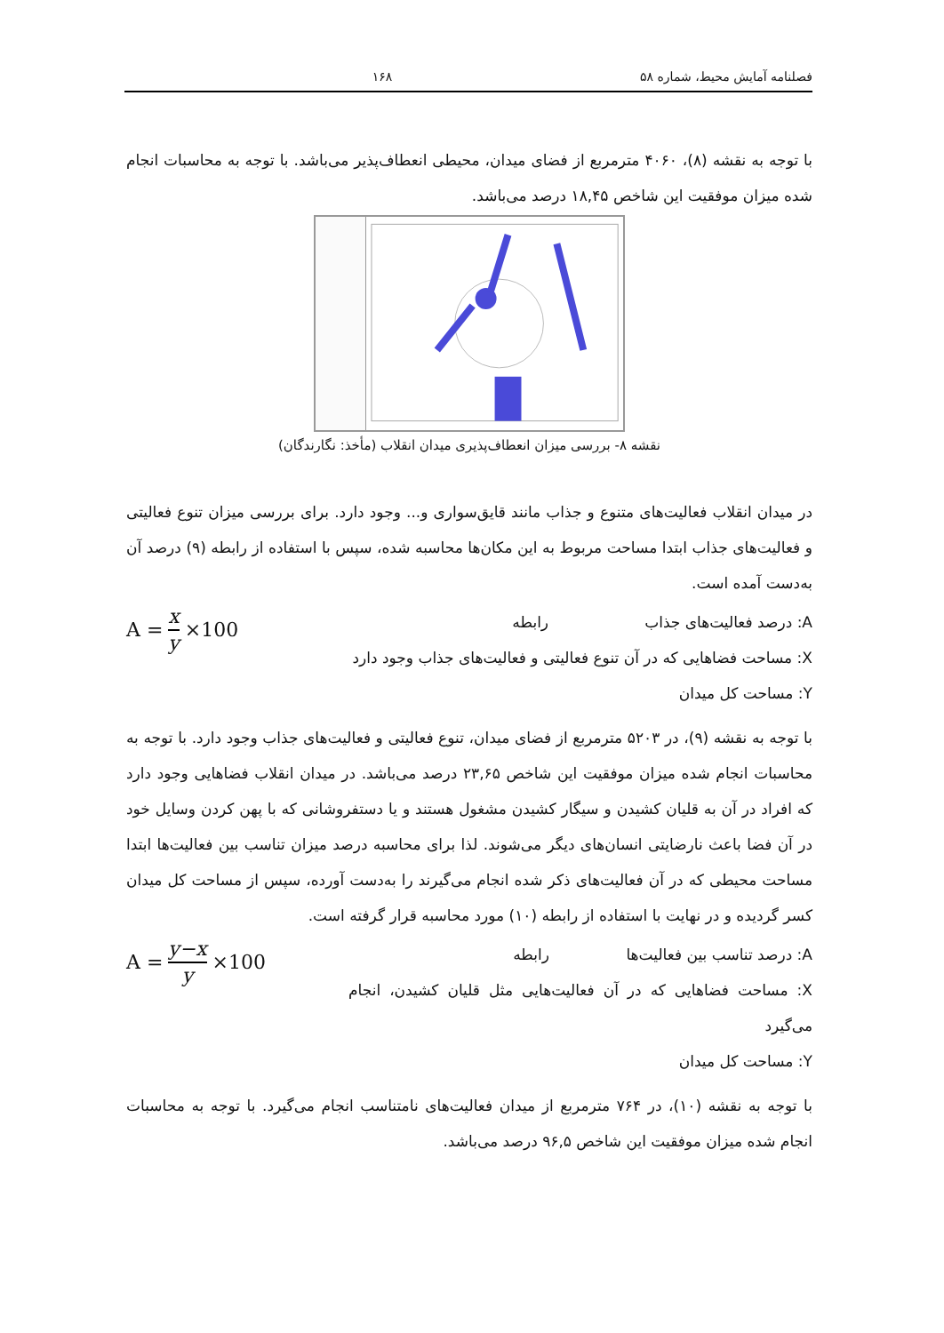فصلنامه آمایش محیط، شماره ۵۸ ۱۶۸
با توجه به نقشه (۸)، ۴۰۶۰ مترمربع از فضای میدان، محیطی انعطاف‌پذیر می‌باشد. با توجه به محاسبات انجام شده میزان موفقیت این شاخص ۱۸,۴۵ درصد می‌باشد.
نقشه ۸- بررسی میزان انعطاف‌پذیری میدان انقلاب (مأخذ: نگارندگان)
در میدان انقلاب فعالیت‌های متنوع و جذاب مانند قایق‌سواری و... وجود دارد. برای بررسی میزان تنوع فعالیتی و فعالیت‌های جذاب ابتدا مساحت مربوط به این مکان‌ها محاسبه شده، سپس با استفاده از رابطه (۹) درصد آن به‌دست آمده است.
A = x y ×100
A: درصد فعالیت‌های جذاب رابطه
X: مساحت فضاهایی که در آن تنوع فعالیتی و فعالیت‌های جذاب وجود دارد
Y: مساحت کل میدان
با توجه به نقشه (۹)، در ۵۲۰۳ مترمربع از فضای میدان، تنوع فعالیتی و فعالیت‌های جذاب وجود دارد. با توجه به محاسبات انجام شده میزان موفقیت این شاخص ۲۳,۶۵ درصد می‌باشد. در میدان انقلاب فضاهایی وجود دارد که افراد در آن به قلیان کشیدن و سیگار کشیدن مشغول هستند و یا دستفروشانی که با پهن کردن وسایل خود در آن فضا باعث نارضایتی انسان‌های دیگر می‌شوند. لذا برای محاسبه درصد میزان تناسب بین فعالیت‌ها ابتدا مساحت محیطی که در آن فعالیت‌های ذکر شده انجام می‌گیرند را به‌دست آورده، سپس از مساحت کل میدان کسر گردیده و در نهایت با استفاده از رابطه (۱۰) مورد محاسبه قرار گرفته است.
A = y−x y ×100
A: درصد تناسب بین فعالیت‌ها رابطه
X: مساحت فضاهایی که در آن فعالیت‌هایی مثل قلیان کشیدن، انجام می‌گیرد
Y: مساحت کل میدان
با توجه به نقشه (۱۰)، در ۷۶۴ مترمربع از میدان فعالیت‌های نامتناسب انجام می‌گیرد. با توجه به محاسبات انجام شده میزان موفقیت این شاخص ۹۶,۵ درصد می‌باشد.